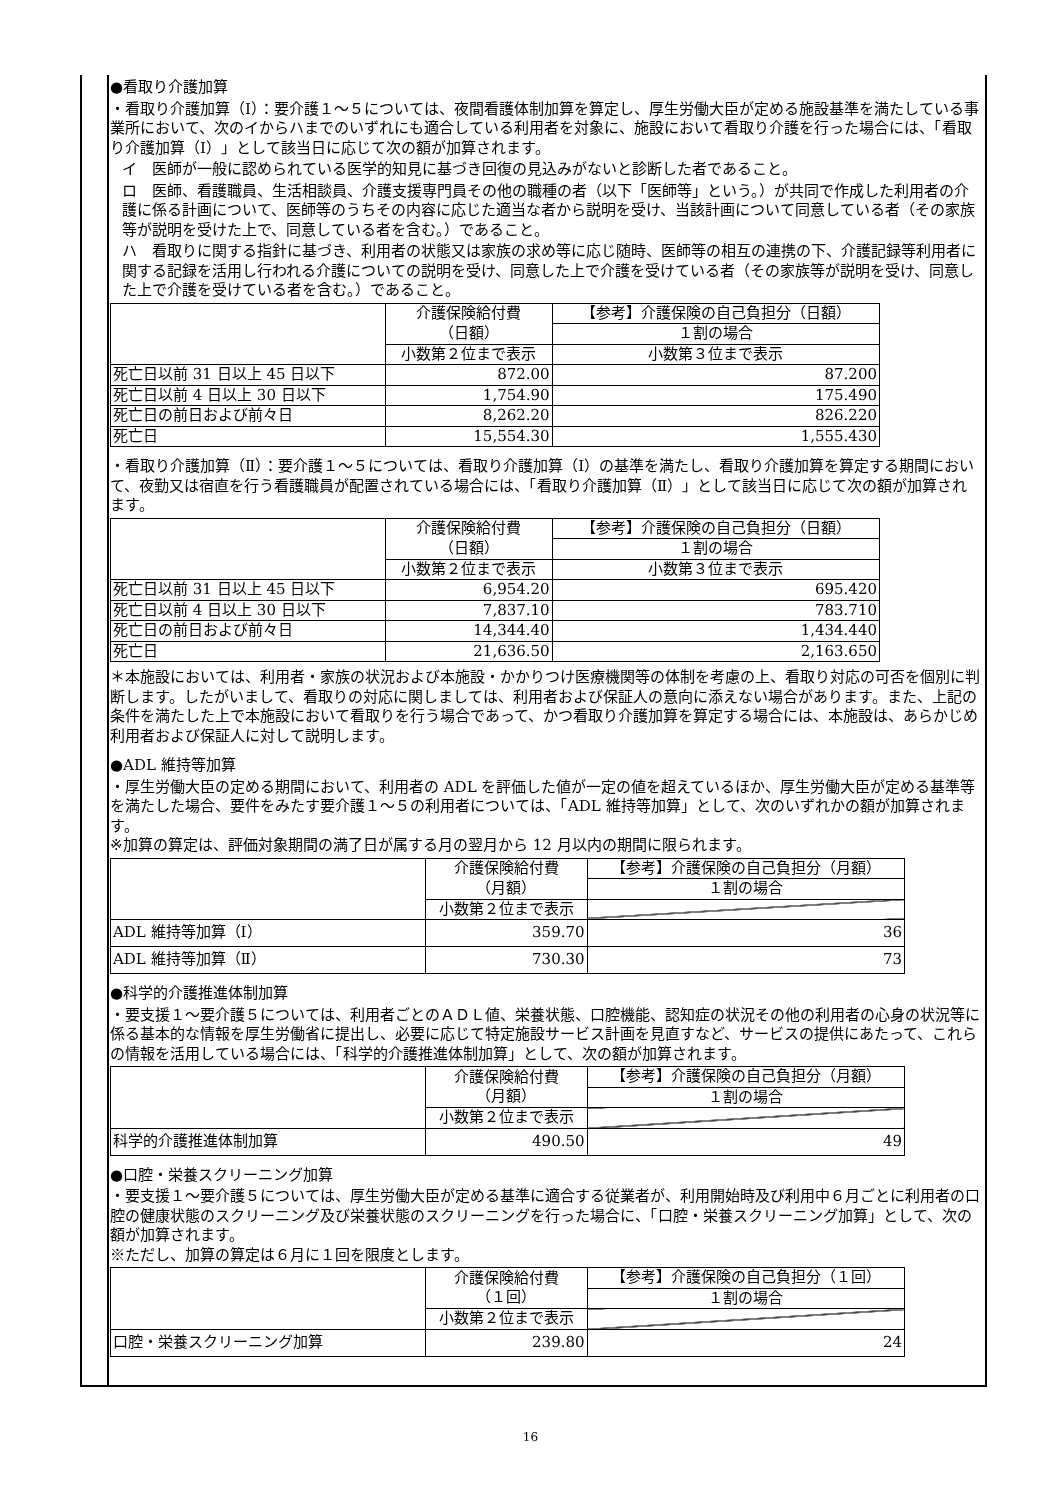●看取り介護加算
・看取り介護加算（Ⅰ）：要介護１～５については、夜間看護体制加算を算定し、厚生労働大臣が定める施設基準を満たしている事業所において、次のイからハまでのいずれにも適合している利用者を対象に、施設において看取り介護を行った場合には、「看取り介護加算（Ⅰ）」として該当日に応じて次の額が加算されます。
イ　医師が一般に認められている医学的知見に基づき回復の見込みがないと診断した者であること。
ロ　医師、看護職員、生活相談員、介護支援専門員その他の職種の者（以下「医師等」という。）が共同で作成した利用者の介護に係る計画について、医師等のうちその内容に応じた適当な者から説明を受け、当該計画について同意している者（その家族等が説明を受けた上で、同意している者を含む。）であること。
ハ　看取りに関する指針に基づき、利用者の状態又は家族の求め等に応じ随時、医師等の相互の連携の下、介護記録等利用者に関する記録を活用し行われる介護についての説明を受け、同意した上で介護を受けている者（その家族等が説明を受け、同意した上で介護を受けている者を含む。）であること。
| | 介護保険給付費 （日額） | 【参考】介護保険の自己負担分（日額） |
| | | １割の場合 |
| | 小数第２位まで表示 | 小数第３位まで表示 |
| 死亡日以前 31 日以上 45 日以下 | 872.00 | 87.200 |
| 死亡日以前 4 日以上 30 日以下 | 1,754.90 | 175.490 |
| 死亡日の前日および前々日 | 8,262.20 | 826.220 |
| 死亡日 | 15,554.30 | 1,555.430 |
・看取り介護加算（Ⅱ）：要介護１～５については、看取り介護加算（Ⅰ）の基準を満たし、看取り介護加算を算定する期間において、夜勤又は宿直を行う看護職員が配置されている場合には、「看取り介護加算（Ⅱ）」として該当日に応じて次の額が加算されます。
| | 介護保険給付費 （日額） | 【参考】介護保険の自己負担分（日額） |
| | | １割の場合 |
| | 小数第２位まで表示 | 小数第３位まで表示 |
| 死亡日以前 31 日以上 45 日以下 | 6,954.20 | 695.420 |
| 死亡日以前 4 日以上 30 日以下 | 7,837.10 | 783.710 |
| 死亡日の前日および前々日 | 14,344.40 | 1,434.440 |
| 死亡日 | 21,636.50 | 2,163.650 |
＊本施設においては、利用者・家族の状況および本施設・かかりつけ医療機関等の体制を考慮の上、看取り対応の可否を個別に判断します。したがいまして、看取りの対応に関しましては、利用者および保証人の意向に添えない場合があります。また、上記の条件を満たした上で本施設において看取りを行う場合であって、かつ看取り介護加算を算定する場合には、本施設は、あらかじめ利用者および保証人に対して説明します。
●ADL 維持等加算
・厚生労働大臣の定める期間において、利用者の ADL を評価した値が一定の値を超えているほか、厚生労働大臣が定める基準等を満たした場合、要件をみたす要介護１～５の利用者については、「ADL 維持等加算」として、次のいずれかの額が加算されます。
※加算の算定は、評価対象期間の満了日が属する月の翌月から 12 月以内の期間に限られます。
| | 介護保険給付費 （月額） | 【参考】介護保険の自己負担分（月額） |
| | | １割の場合 |
| | 小数第２位まで表示 | |
| ADL 維持等加算（Ⅰ） | 359.70 | 36 |
| ADL 維持等加算（Ⅱ） | 730.30 | 73 |
●科学的介護推進体制加算
・要支援１～要介護５については、利用者ごとのＡＤＬ値、栄養状態、口腔機能、認知症の状況その他の利用者の心身の状況等に係る基本的な情報を厚生労働省に提出し、必要に応じて特定施設サービス計画を見直すなど、サービスの提供にあたって、これらの情報を活用している場合には、「科学的介護推進体制加算」として、次の額が加算されます。
| | 介護保険給付費 （月額） | 【参考】介護保険の自己負担分（月額） |
| | | １割の場合 |
| | 小数第２位まで表示 | |
| 科学的介護推進体制加算 | 490.50 | 49 |
●口腔・栄養スクリーニング加算
・要支援１～要介護５については、厚生労働大臣が定める基準に適合する従業者が、利用開始時及び利用中６月ごとに利用者の口腔の健康状態のスクリーニング及び栄養状態のスクリーニングを行った場合に、「口腔・栄養スクリーニング加算」として、次の額が加算されます。
※ただし、加算の算定は６月に１回を限度とします。
| | 介護保険給付費 （１回） | 【参考】介護保険の自己負担分（１回） |
| | | １割の場合 |
| | 小数第２位まで表示 | |
| 口腔・栄養スクリーニング加算 | 239.80 | 24 |
16